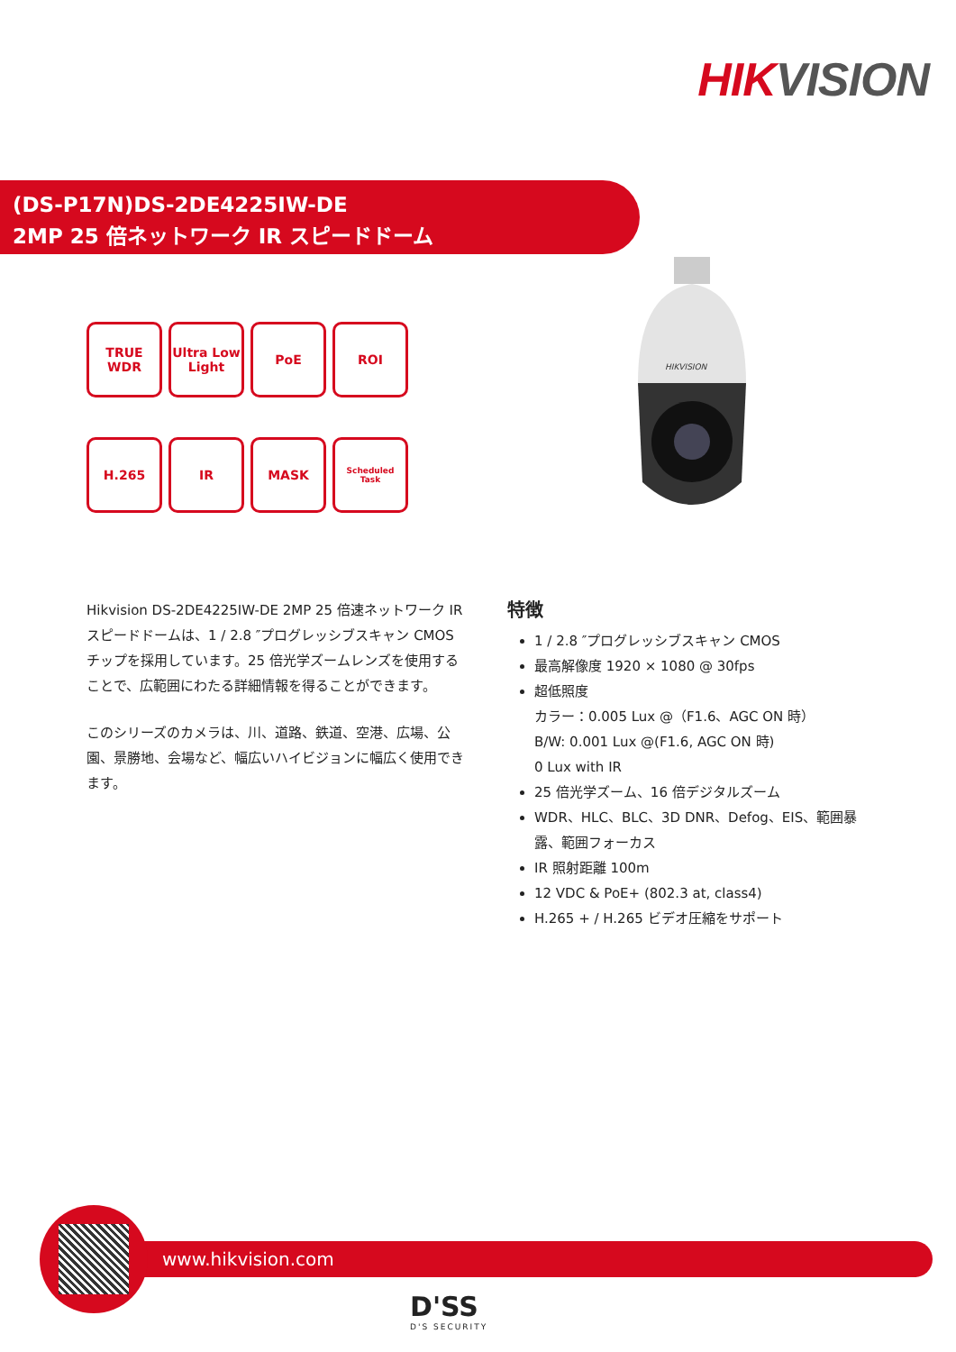HIKVISION
(DS-P17N)DS-2DE4225IW-DE
2MP 25 倍ネットワーク IR スピードドーム
TRUE WDR
Ultra Low Light
PoE
ROI
H.265
IR
MASK
Scheduled Task
HIKVISION
Hikvision DS-2DE4225IW-DE 2MP 25 倍速ネットワーク IR スピードドームは、1 / 2.8 ″プログレッシブスキャン CMOS チップを採用しています。25 倍光学ズームレンズを使用することで、広範囲にわたる詳細情報を得ることができます。
このシリーズのカメラは、川、道路、鉄道、空港、広場、公園、景勝地、会場など、幅広いハイビジョンに幅広く使用できます。
特徴
1 / 2.8 ″プログレッシブスキャン CMOS
最高解像度 1920 × 1080 @ 30fps
超低照度
カラー：0.005 Lux @（F1.6、AGC ON 時）
B/W: 0.001 Lux @(F1.6, AGC ON 時)
0 Lux with IR
25 倍光学ズーム、16 倍デジタルズーム
WDR、HLC、BLC、3D DNR、Defog、EIS、範囲暴露、範囲フォーカス
IR 照射距離 100m
12 VDC & PoE+ (802.3 at, class4)
H.265 + / H.265 ビデオ圧縮をサポート
www.hikvision.com
D'SS
D'S SECURITY